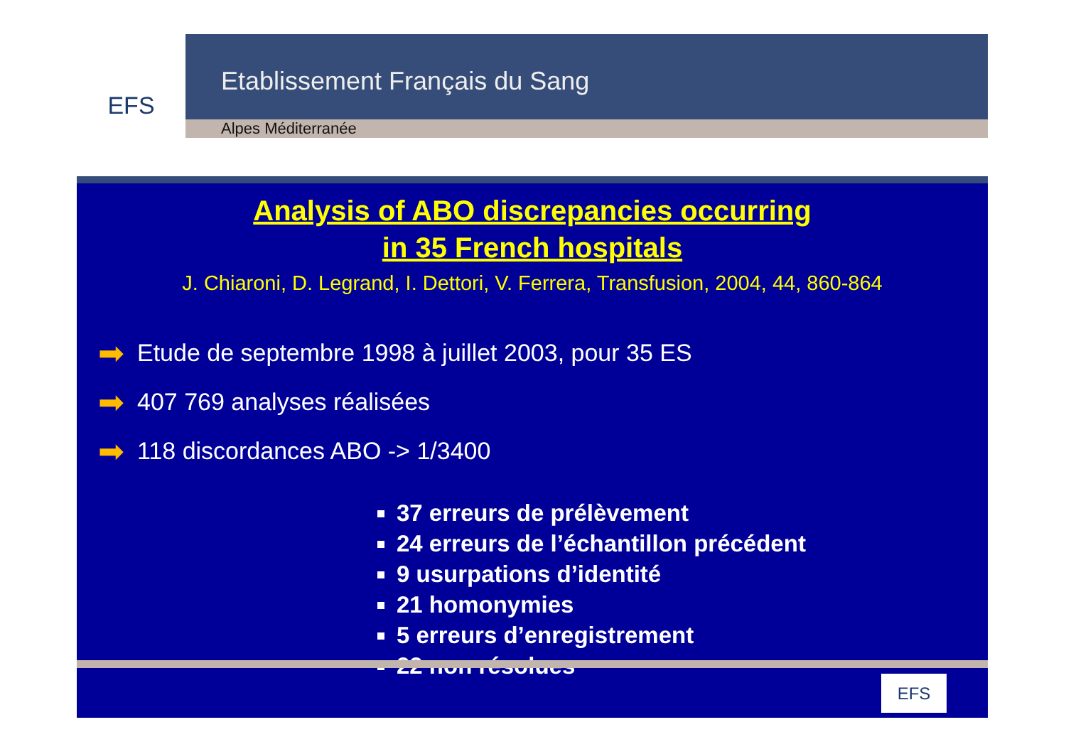EFS
Etablissement Français du Sang
Alpes Méditerranée
Analysis of ABO discrepancies occurring
in 35 French hospitals
J. Chiaroni, D. Legrand, I. Dettori, V. Ferrera, Transfusion, 2004, 44, 860-864
➡ Etude de septembre 1998 à juillet 2003, pour 35 ES
➡ 407 769 analyses réalisées
➡ 118 discordances ABO -> 1/3400
37 erreurs de prélèvement
24 erreurs de l’échantillon précédent
9 usurpations d’identité
21 homonymies
5 erreurs d’enregistrement
22 non résolues
EFS